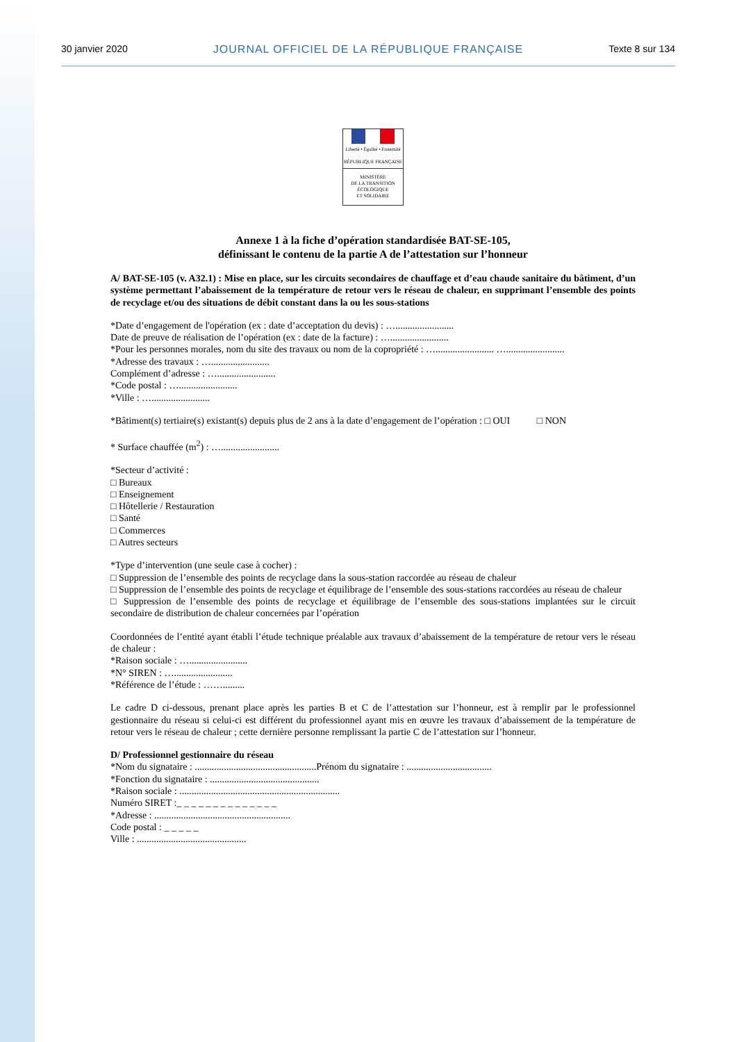30 janvier 2020 JOURNAL OFFICIEL DE LA RÉPUBLIQUE FRANÇAISE Texte 8 sur 134
Liberté • Égalité • Fraternité
RÉPUBLIQUE FRANÇAISE
MINISTÈRE
DE LA TRANSITION
ÉCOLOGIQUE
ET SOLIDAIRE
Annexe 1 à la fiche d’opération standardisée BAT-SE-105,
définissant le contenu de la partie A de l’attestation sur l’honneur
A/ BAT-SE-105 (v. A32.1) : Mise en place, sur les circuits secondaires de chauffage et d’eau chaude sanitaire du bâtiment, d’un système permettant l’abaissement de la température de retour vers le réseau de chaleur, en supprimant l’ensemble des points de recyclage et/ou des situations de débit constant dans la ou les sous-stations
*Date d’engagement de l'opération (ex : date d’acceptation du devis) : …........................
Date de preuve de réalisation de l’opération (ex : date de la facture) : …........................
*Pour les personnes morales, nom du site des travaux ou nom de la copropriété : …........................ …........................
*Adresse des travaux : …........................
Complément d’adresse : …........................
*Code postal : …........................
*Ville : …........................
*Bâtiment(s) tertiaire(s) existant(s) depuis plus de 2 ans à la date d’engagement de l’opération : □ OUI □ NON
* Surface chauffée (m<sup>2</sup>) : …........................
*Secteur d’activité :
□ Bureaux
□ Enseignement
□ Hôtellerie / Restauration
□ Santé
□ Commerces
□ Autres secteurs
*Type d’intervention (une seule case à cocher) :
□ Suppression de l’ensemble des points de recyclage dans la sous-station raccordée au réseau de chaleur
□ Suppression de l’ensemble des points de recyclage et équilibrage de l’ensemble des sous-stations raccordées au réseau de chaleur
□ Suppression de l’ensemble des points de recyclage et équilibrage de l’ensemble des sous-stations implantées sur le circuit secondaire de distribution de chaleur concernées par l’opération
Coordonnées de l’entité ayant établi l’étude technique préalable aux travaux d’abaissement de la température de retour vers le réseau de chaleur :
*Raison sociale : …........................
*N° SIREN : …........................
*Référence de l’étude : …….........
Le cadre D ci-dessous, prenant place après les parties B et C de l’attestation sur l’honneur, est à remplir par le professionnel gestionnaire du réseau si celui-ci est différent du professionnel ayant mis en œuvre les travaux d’abaissement de la température de retour vers le réseau de chaleur ; cette dernière personne remplissant la partie C de l’attestation sur l’honneur.
D/ Professionnel gestionnaire du réseau
*Nom du signataire : ..................................................Prénom du signataire : ...................................
*Fonction du signataire : .............................................
*Raison sociale : ..................................................................
Numéro SIRET :_ _ _ _ _ _ _ _ _ _ _ _ _ _
*Adresse : ........................................................
Code postal : _ _ _ _ _
Ville : .............................................